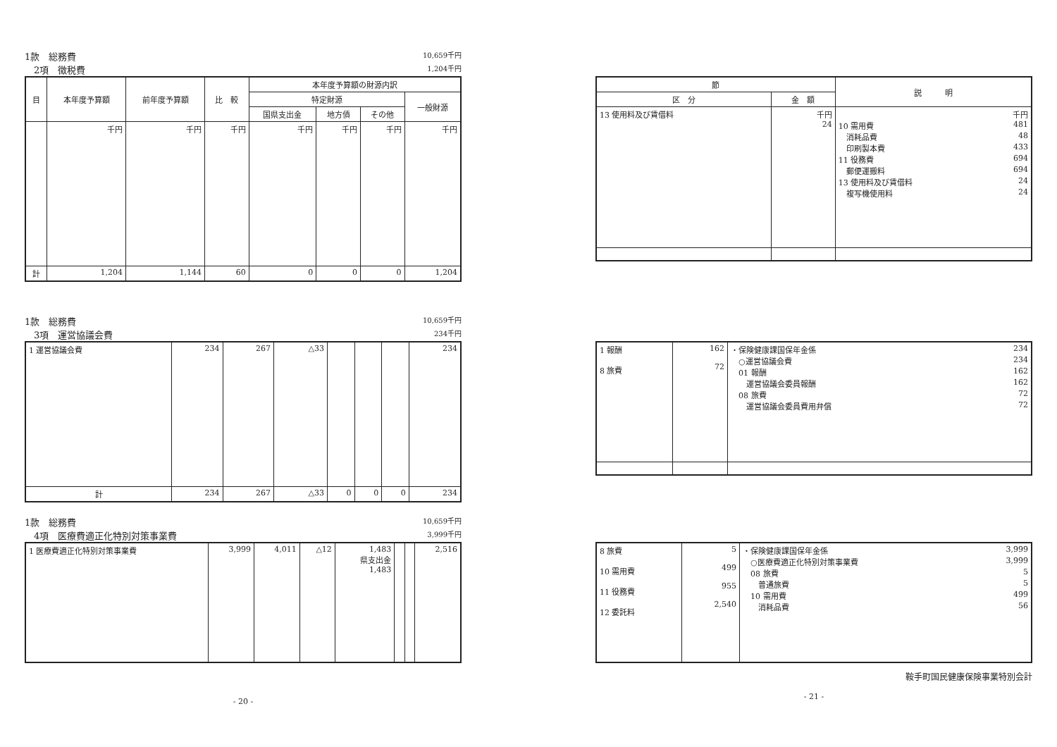1款　総務費 10,659千円
　2項　徴税費 1,204千円
| 目 | 本年度予算額 | 前年度予算額 | 比 較 | 本年度予算額の財源内訳 | | | |
| --- | --- | --- | --- | --- | --- | --- | --- |
| | | | | 特定財源 | | | 一般財源 |
| | | | | 国県支出金 | 地方債 | その他 | |
| | 千円 | 千円 | 千円 | 千円 | 千円 | 千円 | 千円 |
| 計 | 1,204 | 1,144 | 60 | 0 | 0 | 0 | 1,204 |
1款　総務費 10,659千円
　3項　運営協議会費 234千円
| 1 運営協議会費 | 234 | 267 | △33 | | | | 234 |
| 計 | 234 | 267 | △33 | 0 | 0 | 0 | 234 |
1款　総務費 10,659千円
　4項　医療費適正化特別対策事業費 3,999千円
| 1 医療費適正化特別対策事業費 | 3,999 | 4,011 | △12 | 1,483 県支出金 1,483 | | | 2,516 |
- 20 -
| 節 | | 説 明 |
| --- | --- | --- |
| 区 分 | 金 額 | |
| 13 使用料及び賃借料 | 千円 24 | 千円 10 需用費 481 消耗品費 48 印刷製本費 433 11 役務費 694 郵便運搬料 694 13 使用料及び賃借料 24 複写機使用料 24 |
| 1 報酬 8 旅費 | 162 72 | ・保険健康課国保年金係 234 ○運営協議会費 234 01 報酬 162 運営協議会委員報酬 162 08 旅費 72 運営協議会委員費用弁償 72 |
| 8 旅費 10 需用費 11 役務費 12 委託料 | 5 499 955 2,540 | ・保険健康課国保年金係 3,999 ○医療費適正化特別対策事業費 3,999 08 旅費 5 普通旅費 5 10 需用費 499 消耗品費 56 |
鞍手町国民健康保険事業特別会計
- 21 -